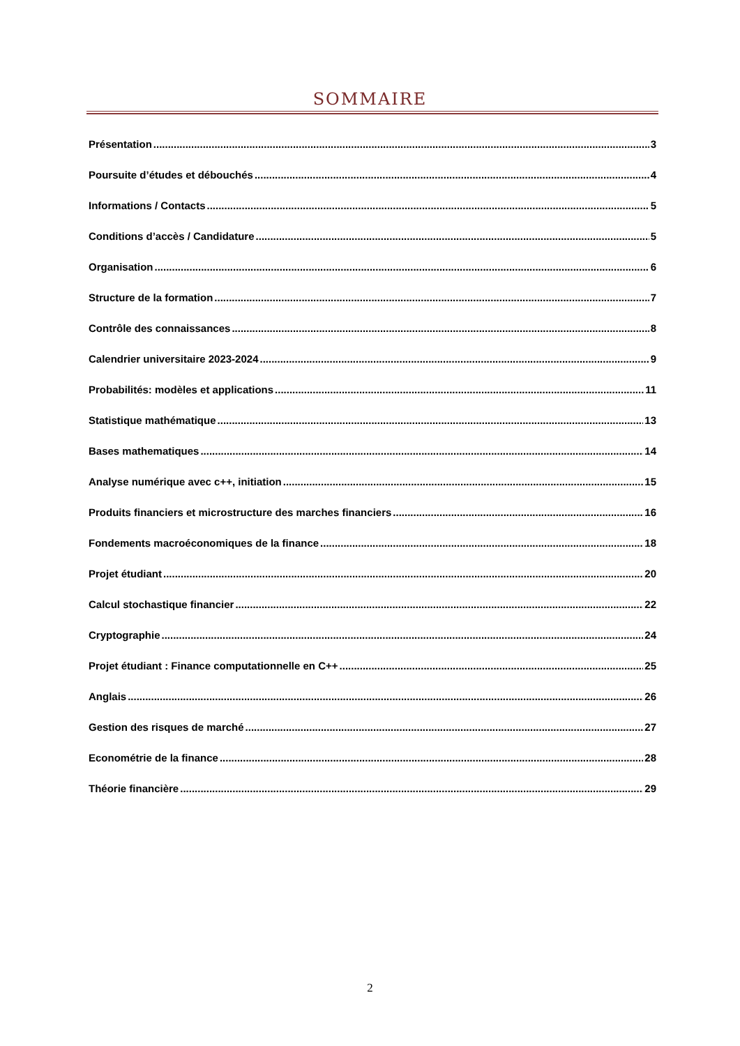SOMMAIRE
Présentation 3
Poursuite d’études et débouchés 4
Informations / Contacts 5
Conditions d’accès / Candidature 5
Organisation 6
Structure de la formation 7
Contrôle des connaissances 8
Calendrier universitaire 2023-2024 9
Probabilités: modèles et applications 11
Statistique mathématique 13
Bases mathematiques 14
Analyse numérique avec c++, initiation 15
Produits financiers et microstructure des marches financiers 16
Fondements macroéconomiques de la finance 18
Projet étudiant 20
Calcul stochastique financier 22
Cryptographie 24
Projet étudiant : Finance computationnelle en C++ 25
Anglais 26
Gestion des risques de marché 27
Econométrie de la finance 28
Théorie financière 29
2